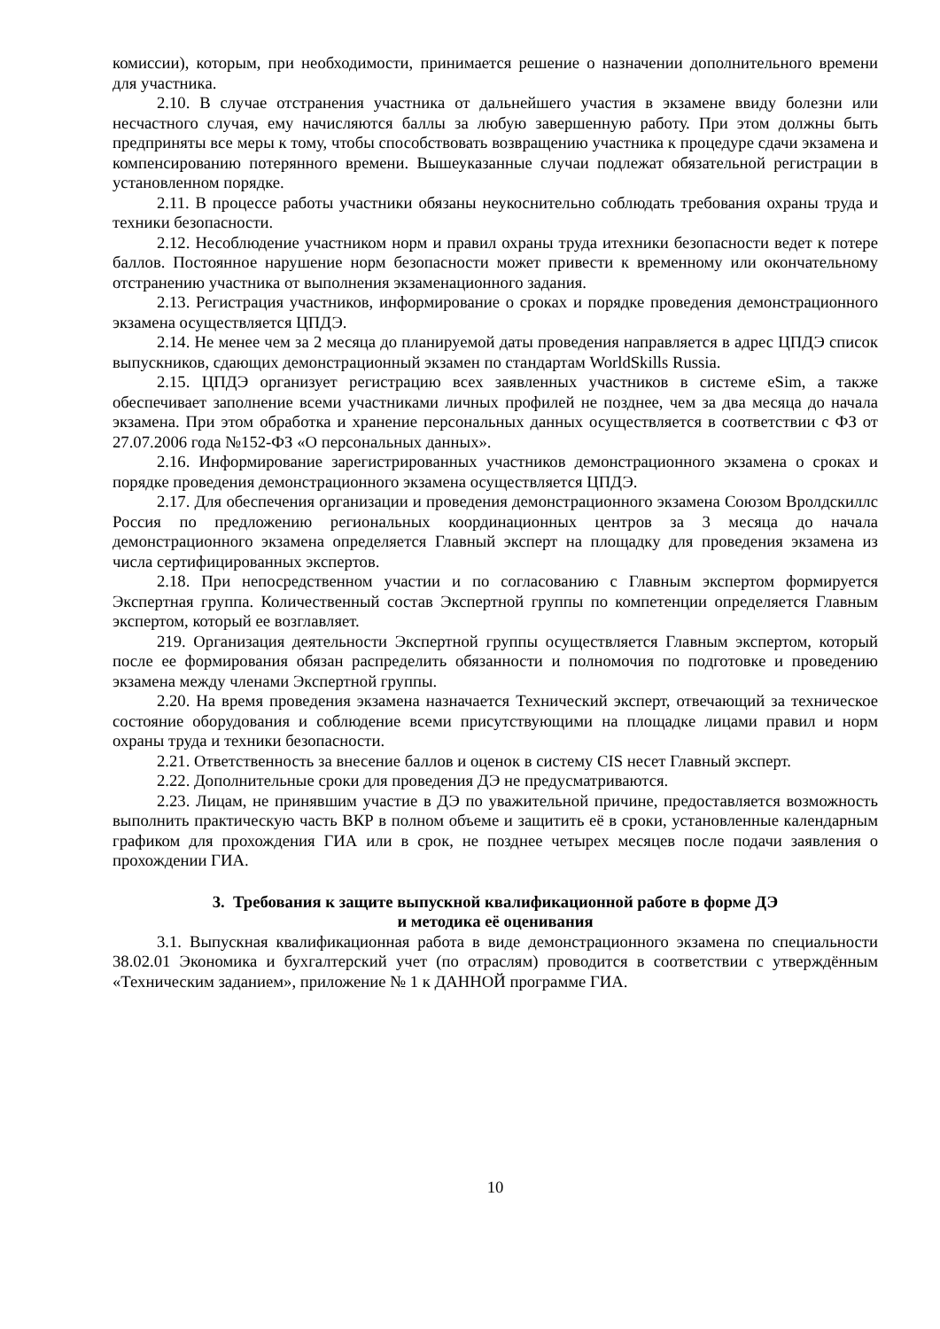комиссии), которым, при необходимости, принимается решение о назначении дополнительного времени для участника.
2.10. В случае отстранения участника от дальнейшего участия в экзамене ввиду болезни или несчастного случая, ему начисляются баллы за любую завершенную работу. При этом должны быть предприняты все меры к тому, чтобы способствовать возвращению участника к процедуре сдачи экзамена и компенсированию потерянного времени. Вышеуказанные случаи подлежат обязательной регистрации в установленном порядке.
2.11. В процессе работы участники обязаны неукоснительно соблюдать требования охраны труда и техники безопасности.
2.12. Несоблюдение участником норм и правил охраны труда итехники безопасности ведет к потере баллов. Постоянное нарушение норм безопасности может привести к временному или окончательному отстранению участника от выполнения экзаменационного задания.
2.13. Регистрация участников, информирование о сроках и порядке проведения демонстрационного экзамена осуществляется ЦПДЭ.
2.14. Не менее чем за 2 месяца до планируемой даты проведения направляется в адрес ЦПДЭ список выпускников, сдающих демонстрационный экзамен по стандартам WorldSkills Russia.
2.15. ЦПДЭ организует регистрацию всех заявленных участников в системе eSim, а также обеспечивает заполнение всеми участниками личных профилей не позднее, чем за два месяца до начала экзамена. При этом обработка и хранение персональных данных осуществляется в соответствии с ФЗ от 27.07.2006 года №152-ФЗ «О персональных данных».
2.16. Информирование зарегистрированных участников демонстрационного экзамена о сроках и порядке проведения демонстрационного экзамена осуществляется ЦПДЭ.
2.17. Для обеспечения организации и проведения демонстрационного экзамена Союзом Вролдскиллс Россия по предложению региональных координационных центров за 3 месяца до начала демонстрационного экзамена определяется Главный эксперт на площадку для проведения экзамена из числа сертифицированных экспертов.
2.18. При непосредственном участии и по согласованию с Главным экспертом формируется Экспертная группа. Количественный состав Экспертной группы по компетенции определяется Главным экспертом, который ее возглавляет.
219. Организация деятельности Экспертной группы осуществляется Главным экспертом, который после ее формирования обязан распределить обязанности и полномочия по подготовке и проведению экзамена между членами Экспертной группы.
2.20. На время проведения экзамена назначается Технический эксперт, отвечающий за техническое состояние оборудования и соблюдение всеми присутствующими на площадке лицами правил и норм охраны труда и техники безопасности.
2.21. Ответственность за внесение баллов и оценок в систему CIS несет Главный эксперт.
2.22. Дополнительные сроки для проведения ДЭ не предусматриваются.
2.23. Лицам, не принявшим участие в ДЭ по уважительной причине, предоставляется возможность выполнить практическую часть ВКР в полном объеме и защитить её в сроки, установленные календарным графиком для прохождения ГИА или в срок, не позднее четырех месяцев после подачи заявления о прохождении ГИА.
3. Требования к защите выпускной квалификационной работе в форме ДЭ
и методика её оценивания
3.1. Выпускная квалификационная работа в виде демонстрационного экзамена по специальности 38.02.01 Экономика и бухгалтерский учет (по отраслям) проводится в соответствии с утверждённым «Техническим заданием», приложение № 1 к ДАННОЙ программе ГИА.
10